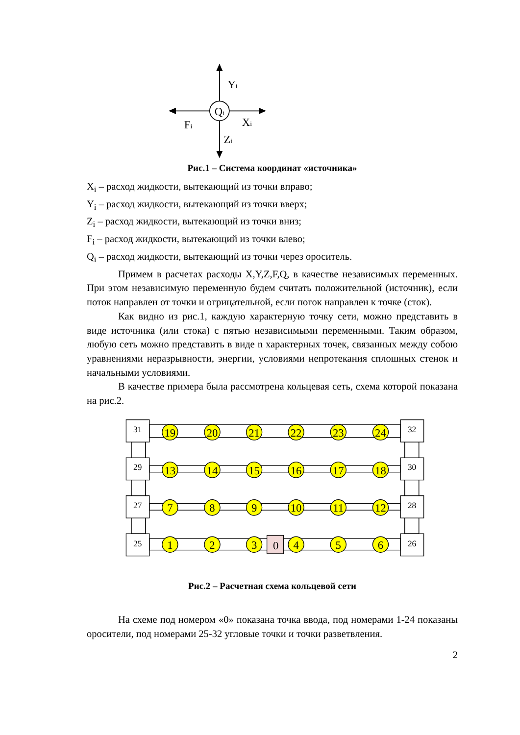Yi
Qi
Fi
Xi
Zi
Рис.1 – Система координат «источника»
X<sub>i</sub> – расход жидкости, вытекающий из точки вправо;
Y<sub>i</sub> – расход жидкости, вытекающий из точки вверх;
Z<sub>i</sub> – расход жидкости, вытекающий из точки вниз;
F<sub>i</sub> – расход жидкости, вытекающий из точки влево;
Q<sub>i</sub> – расход жидкости, вытекающий из точки через ороситель.
Примем в расчетах расходы X,Y,Z,F,Q, в качестве независимых переменных. При этом независимую переменную будем считать положительной (источник), если поток направлен от точки и отрицательной, если поток направлен к точке (сток).
Как видно из рис.1, каждую характерную точку сети, можно представить в виде источника (или стока) с пятью независимыми переменными. Таким образом, любую сеть можно представить в виде n характерных точек, связанных между собою уравнениями неразрывности, энергии, условиями непротекания сплошных стенок и начальными условиями.
В качестве примера была рассмотрена кольцевая сеть, схема которой показана на рис.2.
31
32
29
30
27
28
25
26
19
20
21
22
23
24
13
14
15
16
17
18
7
8
9
10
11
12
1
2
3
0
4
5
6
Рис.2 – Расчетная схема кольцевой сети
На схеме под номером «0» показана точка ввода, под номерами 1-24 показаны оросители, под номерами 25-32 угловые точки и точки разветвления.
2